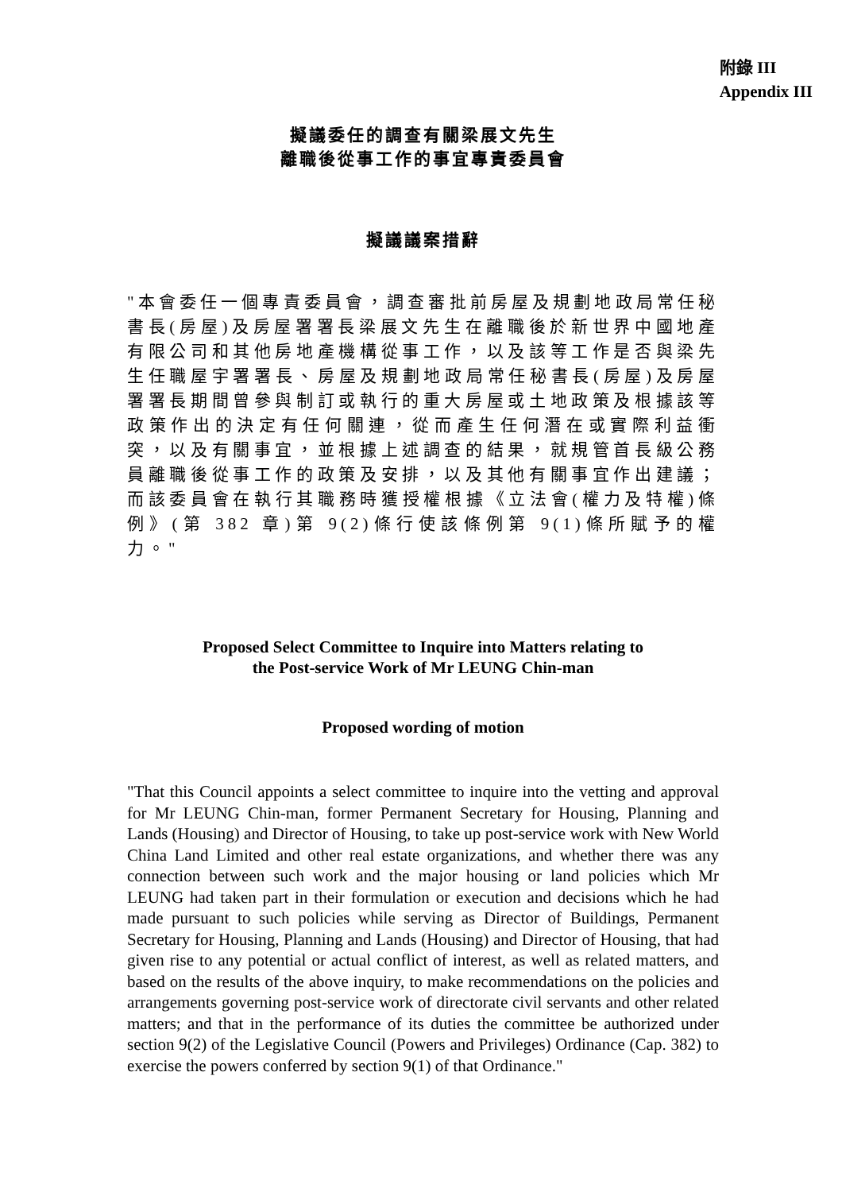附錄 III
Appendix III
擬議委任的調查有關梁展文先生
離職後從事工作的事宜專責委員會
擬議議案措辭
"本會委任一個專責委員會，調查審批前房屋及規劃地政局常任秘書長(房屋)及房屋署署長梁展文先生在離職後於新世界中國地產有限公司和其他房地產機構從事工作，以及該等工作是否與梁先生任職屋宇署署長、房屋及規劃地政局常任秘書長(房屋)及房屋署署長期間曾參與制訂或執行的重大房屋或土地政策及根據該等政策作出的決定有任何關連，從而產生任何潛在或實際利益衝突，以及有關事宜，並根據上述調查的結果，就規管首長級公務員離職後從事工作的政策及安排，以及其他有關事宜作出建議；而該委員會在執行其職務時獲授權根據《立法會(權力及特權)條例》(第 382 章)第 9(2)條行使該條例第 9(1)條所賦予的權力。"
Proposed Select Committee to Inquire into Matters relating to
the Post-service Work of Mr LEUNG Chin-man
Proposed wording of motion
"That this Council appoints a select committee to inquire into the vetting and approval for Mr LEUNG Chin-man, former Permanent Secretary for Housing, Planning and Lands (Housing) and Director of Housing, to take up post-service work with New World China Land Limited and other real estate organizations, and whether there was any connection between such work and the major housing or land policies which Mr LEUNG had taken part in their formulation or execution and decisions which he had made pursuant to such policies while serving as Director of Buildings, Permanent Secretary for Housing, Planning and Lands (Housing) and Director of Housing, that had given rise to any potential or actual conflict of interest, as well as related matters, and based on the results of the above inquiry, to make recommendations on the policies and arrangements governing post-service work of directorate civil servants and other related matters; and that in the performance of its duties the committee be authorized under section 9(2) of the Legislative Council (Powers and Privileges) Ordinance (Cap. 382) to exercise the powers conferred by section 9(1) of that Ordinance."